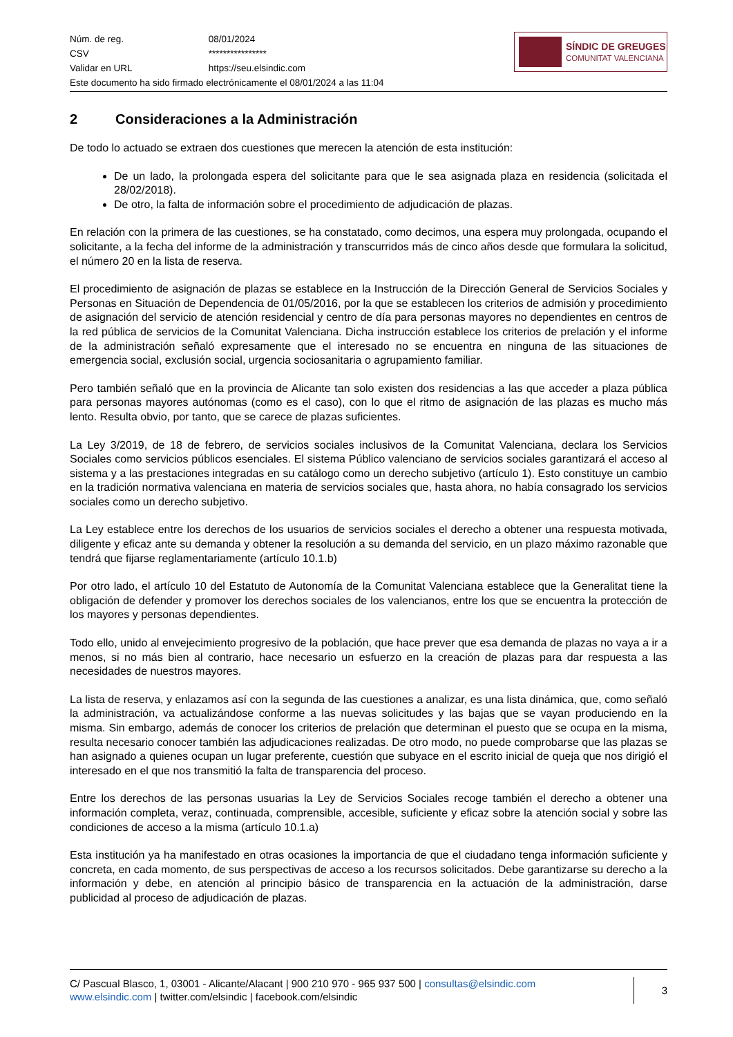| Núm. de reg. | 08/01/2024 |
| CSV | **************** |
| Validar en URL | https://seu.elsindic.com |
| Este documento ha sido firmado electrónicamente el 08/01/2024 a las 11:04 | |
SÍNDIC DE GREUGES
COMUNITAT VALENCIANA
2 Consideraciones a la Administración
De todo lo actuado se extraen dos cuestiones que merecen la atención de esta institución:
De un lado, la prolongada espera del solicitante para que le sea asignada plaza en residencia (solicitada el 28/02/2018).
De otro, la falta de información sobre el procedimiento de adjudicación de plazas.
En relación con la primera de las cuestiones, se ha constatado, como decimos, una espera muy prolongada, ocupando el solicitante, a la fecha del informe de la administración y transcurridos más de cinco años desde que formulara la solicitud, el número 20 en la lista de reserva.
El procedimiento de asignación de plazas se establece en la Instrucción de la Dirección General de Servicios Sociales y Personas en Situación de Dependencia de 01/05/2016, por la que se establecen los criterios de admisión y procedimiento de asignación del servicio de atención residencial y centro de día para personas mayores no dependientes en centros de la red pública de servicios de la Comunitat Valenciana. Dicha instrucción establece los criterios de prelación y el informe de la administración señaló expresamente que el interesado no se encuentra en ninguna de las situaciones de emergencia social, exclusión social, urgencia sociosanitaria o agrupamiento familiar.
Pero también señaló que en la provincia de Alicante tan solo existen dos residencias a las que acceder a plaza pública para personas mayores autónomas (como es el caso), con lo que el ritmo de asignación de las plazas es mucho más lento. Resulta obvio, por tanto, que se carece de plazas suficientes.
La Ley 3/2019, de 18 de febrero, de servicios sociales inclusivos de la Comunitat Valenciana, declara los Servicios Sociales como servicios públicos esenciales. El sistema Público valenciano de servicios sociales garantizará el acceso al sistema y a las prestaciones integradas en su catálogo como un derecho subjetivo (artículo 1). Esto constituye un cambio en la tradición normativa valenciana en materia de servicios sociales que, hasta ahora, no había consagrado los servicios sociales como un derecho subjetivo.
La Ley establece entre los derechos de los usuarios de servicios sociales el derecho a obtener una respuesta motivada, diligente y eficaz ante su demanda y obtener la resolución a su demanda del servicio, en un plazo máximo razonable que tendrá que fijarse reglamentariamente (artículo 10.1.b)
Por otro lado, el artículo 10 del Estatuto de Autonomía de la Comunitat Valenciana establece que la Generalitat tiene la obligación de defender y promover los derechos sociales de los valencianos, entre los que se encuentra la protección de los mayores y personas dependientes.
Todo ello, unido al envejecimiento progresivo de la población, que hace prever que esa demanda de plazas no vaya a ir a menos, si no más bien al contrario, hace necesario un esfuerzo en la creación de plazas para dar respuesta a las necesidades de nuestros mayores.
La lista de reserva, y enlazamos así con la segunda de las cuestiones a analizar, es una lista dinámica, que, como señaló la administración, va actualizándose conforme a las nuevas solicitudes y las bajas que se vayan produciendo en la misma. Sin embargo, además de conocer los criterios de prelación que determinan el puesto que se ocupa en la misma, resulta necesario conocer también las adjudicaciones realizadas. De otro modo, no puede comprobarse que las plazas se han asignado a quienes ocupan un lugar preferente, cuestión que subyace en el escrito inicial de queja que nos dirigió el interesado en el que nos transmitió la falta de transparencia del proceso.
Entre los derechos de las personas usuarias la Ley de Servicios Sociales recoge también el derecho a obtener una información completa, veraz, continuada, comprensible, accesible, suficiente y eficaz sobre la atención social y sobre las condiciones de acceso a la misma (artículo 10.1.a)
Esta institución ya ha manifestado en otras ocasiones la importancia de que el ciudadano tenga información suficiente y concreta, en cada momento, de sus perspectivas de acceso a los recursos solicitados. Debe garantizarse su derecho a la información y debe, en atención al principio básico de transparencia en la actuación de la administración, darse publicidad al proceso de adjudicación de plazas.
C/ Pascual Blasco, 1, 03001 - Alicante/Alacant | 900 210 970 - 965 937 500 | consultas@elsindic.com
www.elsindic.com | twitter.com/elsindic | facebook.com/elsindic
3